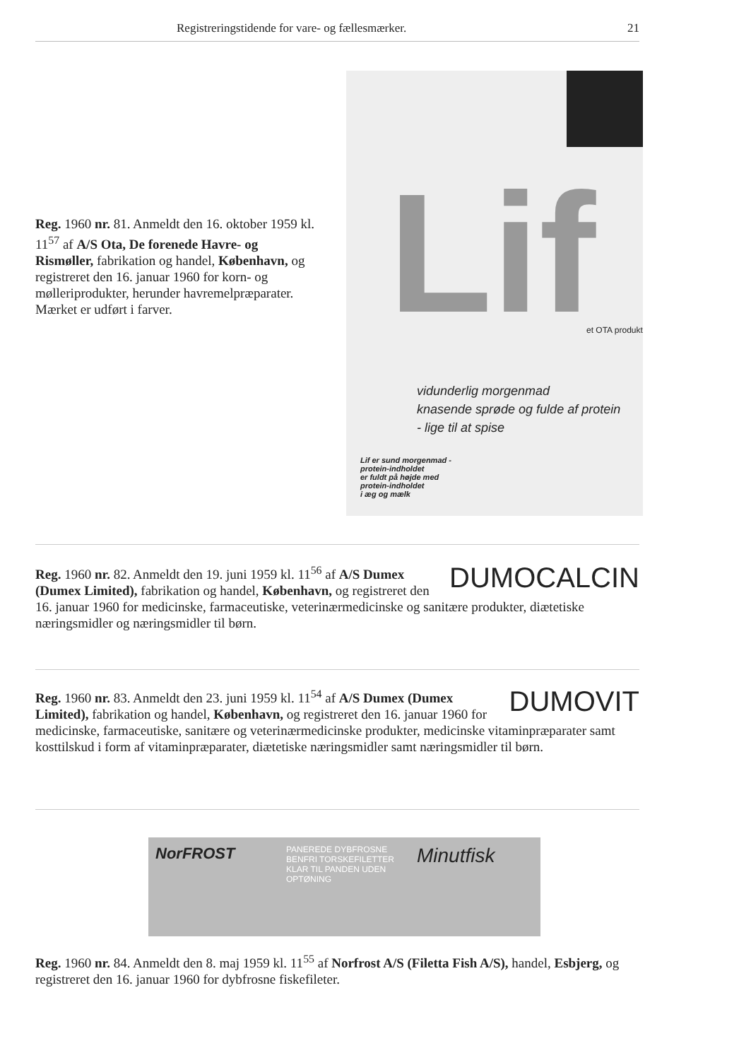Registreringstidende for vare- og fællesmærker. 21
Reg. 1960 nr. 81. Anmeldt den 16. oktober 1959 kl. 11<sup>57</sup> af A/S Ota, De forenede Havre- og Rismøller, fabrikation og handel, København, og registreret den 16. januar 1960 for korn- og mølleriprodukter, herunder havremelpræparater. Mærket er udført i farver.
Lif et OTA produkt
vidunderlig morgenmad
knasende sprøde og fulde af protein
- lige til at spise
Lif er sund morgenmad -
protein-indholdet
er fuldt på højde med
protein-indholdet
i æg og mælk
DUMOCALCIN
Reg. 1960 nr. 82. Anmeldt den 19. juni 1959 kl. 11<sup>56</sup> af A/S Dumex (Dumex Limited), fabrikation og handel, København, og registreret den 16. januar 1960 for medicinske, farmaceutiske, veterinærmedicinske og sanitære produkter, diætetiske næringsmidler og næringsmidler til børn.
DUMOVIT
Reg. 1960 nr. 83. Anmeldt den 23. juni 1959 kl. 11<sup>54</sup> af A/S Dumex (Dumex Limited), fabrikation og handel, København, og registreret den 16. januar 1960 for medicinske, farmaceutiske, sanitære og veterinærmedicinske produkter, medicinske vitaminpræparater samt kosttilskud i form af vitaminpræparater, diætetiske næringsmidler samt næringsmidler til børn.
NorFROST
PANEREDE DYBFROSNE BENFRI TORSKEFILETTER
KLAR TIL PANDEN UDEN OPTØNING
Minutfisk
Reg. 1960 nr. 84. Anmeldt den 8. maj 1959 kl. 11<sup>55</sup> af Norfrost A/S (Filetta Fish A/S), handel, Esbjerg, og registreret den 16. januar 1960 for dybfrosne fiskefileter.